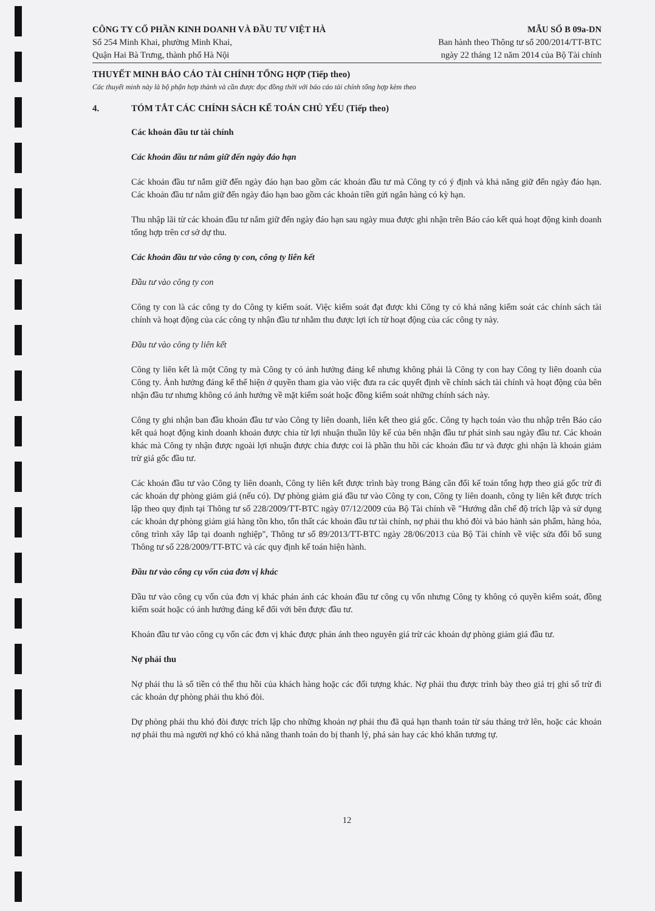CÔNG TY CỔ PHẦN KINH DOANH VÀ ĐẦU TƯ VIỆT HÀ
Số 254 Minh Khai, phường Minh Khai,
Quận Hai Bà Trưng, thành phố Hà Nội
MẪU SỐ B 09a-DN
Ban hành theo Thông tư số 200/2014/TT-BTC
ngày 22 tháng 12 năm 2014 của Bộ Tài chính
THUYẾT MINH BÁO CÁO TÀI CHÍNH TỔNG HỢP (Tiếp theo)
Các thuyết minh này là bộ phận hợp thành và cần được đọc đồng thời với báo cáo tài chính tổng hợp kèm theo
4. TÓM TẮT CÁC CHÍNH SÁCH KẾ TOÁN CHỦ YẾU (Tiếp theo)
Các khoản đầu tư tài chính
Các khoản đầu tư nắm giữ đến ngày đáo hạn
Các khoản đầu tư nắm giữ đến ngày đáo hạn bao gồm các khoản đầu tư mà Công ty có ý định và khả năng giữ đến ngày đáo hạn. Các khoản đầu tư nắm giữ đến ngày đáo hạn bao gồm các khoản tiền gửi ngân hàng có kỳ hạn.
Thu nhập lãi từ các khoản đầu tư nắm giữ đến ngày đáo hạn sau ngày mua được ghi nhận trên Báo cáo kết quả hoạt động kinh doanh tổng hợp trên cơ sở dự thu.
Các khoản đầu tư vào công ty con, công ty liên kết
Đầu tư vào công ty con
Công ty con là các công ty do Công ty kiểm soát. Việc kiểm soát đạt được khi Công ty có khả năng kiểm soát các chính sách tài chính và hoạt động của các công ty nhận đầu tư nhằm thu được lợi ích từ hoạt động của các công ty này.
Đầu tư vào công ty liên kết
Công ty liên kết là một Công ty mà Công ty có ảnh hưởng đáng kể nhưng không phải là Công ty con hay Công ty liên doanh của Công ty. Ảnh hưởng đáng kể thể hiện ở quyền tham gia vào việc đưa ra các quyết định về chính sách tài chính và hoạt động của bên nhận đầu tư nhưng không có ảnh hưởng về mặt kiểm soát hoặc đồng kiểm soát những chính sách này.
Công ty ghi nhận ban đầu khoản đầu tư vào Công ty liên doanh, liên kết theo giá gốc. Công ty hạch toán vào thu nhập trên Báo cáo kết quả hoạt động kinh doanh khoản được chia từ lợi nhuận thuần lũy kế của bên nhận đầu tư phát sinh sau ngày đầu tư. Các khoản khác mà Công ty nhận được ngoài lợi nhuận được chia được coi là phần thu hồi các khoản đầu tư và được ghi nhận là khoản giảm trừ giá gốc đầu tư.
Các khoản đầu tư vào Công ty liên doanh, Công ty liên kết được trình bày trong Bảng cân đối kế toán tổng hợp theo giá gốc trừ đi các khoản dự phòng giảm giá (nếu có). Dự phòng giảm giá đầu tư vào Công ty con, Công ty liên doanh, công ty liên kết được trích lập theo quy định tại Thông tư số 228/2009/TT-BTC ngày 07/12/2009 của Bộ Tài chính về "Hướng dẫn chế độ trích lập và sử dụng các khoản dự phòng giảm giá hàng tồn kho, tổn thất các khoản đầu tư tài chính, nợ phải thu khó đòi và bảo hành sản phẩm, hàng hóa, công trình xây lắp tại doanh nghiệp", Thông tư số 89/2013/TT-BTC ngày 28/06/2013 của Bộ Tài chính về việc sửa đổi bổ sung Thông tư số 228/2009/TT-BTC và các quy định kế toán hiện hành.
Đầu tư vào công cụ vốn của đơn vị khác
Đầu tư vào công cụ vốn của đơn vị khác phản ánh các khoản đầu tư công cụ vốn nhưng Công ty không có quyền kiểm soát, đồng kiểm soát hoặc có ảnh hưởng đáng kể đối với bên được đầu tư.
Khoản đầu tư vào công cụ vốn các đơn vị khác được phản ánh theo nguyên giá trừ các khoản dự phòng giảm giá đầu tư.
Nợ phải thu
Nợ phải thu là số tiền có thể thu hồi của khách hàng hoặc các đối tượng khác. Nợ phải thu được trình bày theo giá trị ghi sổ trừ đi các khoản dự phòng phải thu khó đòi.
Dự phòng phải thu khó đòi được trích lập cho những khoản nợ phải thu đã quá hạn thanh toán từ sáu tháng trở lên, hoặc các khoản nợ phải thu mà người nợ khó có khả năng thanh toán do bị thanh lý, phá sản hay các khó khăn tương tự.
12